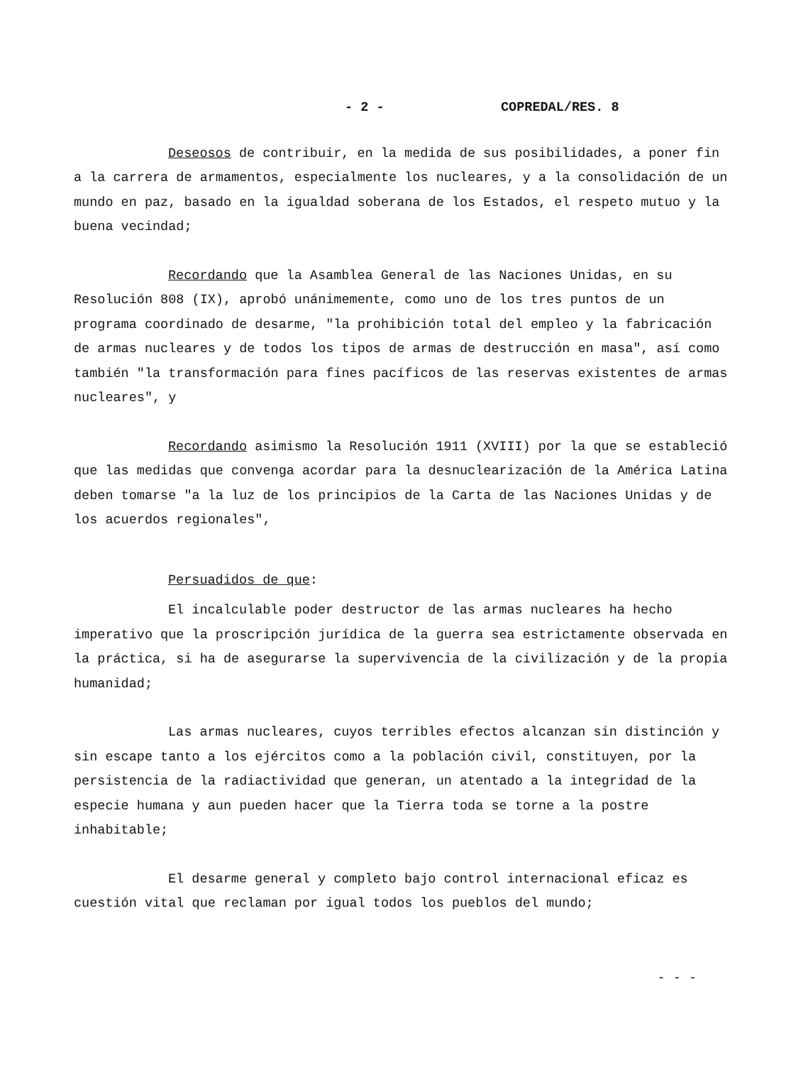- 2 - COPREDAL/RES. 8
Deseosos de contribuir, en la medida de sus posibilidades, a poner fin a la carrera de armamentos, especialmente los nucleares, y a la consolidación de un mundo en paz, basado en la igualdad soberana de los Estados, el respeto mutuo y la buena vecindad;
Recordando que la Asamblea General de las Naciones Unidas, en su Resolución 808 (IX), aprobó unánimemente, como uno de los tres puntos de un programa coordinado de desarme, "la prohibición total del empleo y la fabricación de armas nucleares y de todos los tipos de armas de destrucción en masa", así como también "la transformación para fines pacíficos de las reservas existentes de armas nucleares", y
Recordando asimismo la Resolución 1911 (XVIII) por la que se estableció que las medidas que convenga acordar para la desnuclearización de la América Latina deben tomarse "a la luz de los principios de la Carta de las Naciones Unidas y de los acuerdos regionales",
Persuadidos de que:
El incalculable poder destructor de las armas nucleares ha hecho imperativo que la proscripción jurídica de la guerra sea estrictamente observada en la práctica, si ha de asegurarse la supervivencia de la civilización y de la propia humanidad;
Las armas nucleares, cuyos terribles efectos alcanzan sin distinción y sin escape tanto a los ejércitos como a la población civil, constituyen, por la persistencia de la radiactividad que generan, un atentado a la integridad de la especie humana y aun pueden hacer que la Tierra toda se torne a la postre inhabitable;
El desarme general y completo bajo control internacional eficaz es cuestión vital que reclaman por igual todos los pueblos del mundo;
- - -